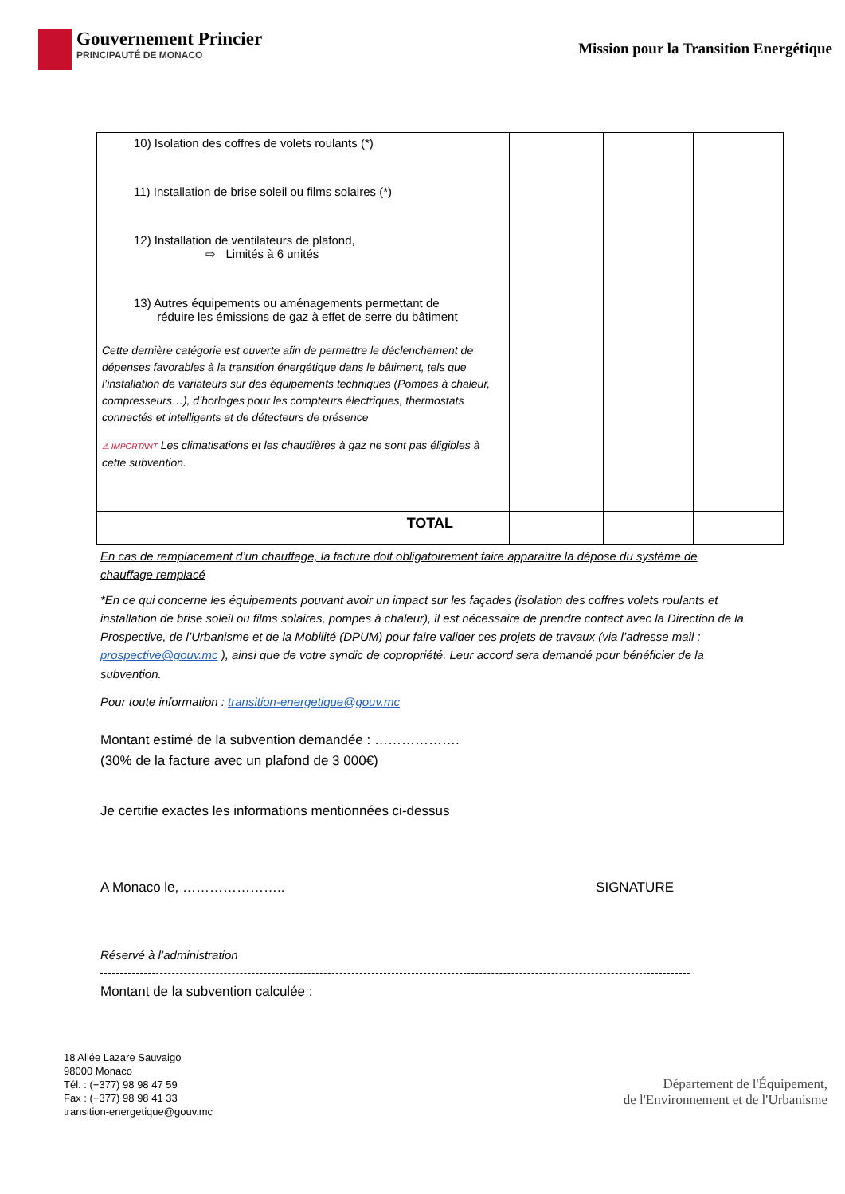Gouvernement Princier
PRINCIPAUTÉ DE MONACO
Mission pour la Transition Energétique
| 10) Isolation des coffres de volets roulants (*) 11) Installation de brise soleil ou films solaires (*) 12) Installation de ventilateurs de plafond, ⇨ Limités à 6 unités 13) Autres équipements ou aménagements permettant de réduire les émissions de gaz à effet de serre du bâtiment Cette dernière catégorie est ouverte afin de permettre le déclenchement de dépenses favorables à la transition énergétique dans le bâtiment, tels que l’installation de variateurs sur des équipements techniques (Pompes à chaleur, compresseurs…), d’horloges pour les compteurs électriques, thermostats connectés et intelligents et de détecteurs de présence ⚠ IMPORTANT Les climatisations et les chaudières à gaz ne sont pas éligibles à cette subvention. | | | |
| TOTAL | | | |
En cas de remplacement d’un chauffage, la facture doit obligatoirement faire apparaitre la dépose du système de chauffage remplacé
*En ce qui concerne les équipements pouvant avoir un impact sur les façades (isolation des coffres volets roulants et installation de brise soleil ou films solaires, pompes à chaleur), il est nécessaire de prendre contact avec la Direction de la Prospective, de l’Urbanisme et de la Mobilité (DPUM) pour faire valider ces projets de travaux (via l’adresse mail : prospective@gouv.mc ), ainsi que de votre syndic de copropriété. Leur accord sera demandé pour bénéficier de la subvention.
Pour toute information : transition-energetique@gouv.mc
Montant estimé de la subvention demandée : ……………….
(30% de la facture avec un plafond de 3 000€)
Je certifie exactes les informations mentionnées ci-dessus
A Monaco le, ………………….. SIGNATURE
Réservé à l’administration
Montant de la subvention calculée :
18 Allée Lazare Sauvaigo
98000 Monaco
Tél. : (+377) 98 98 47 59
Fax : (+377) 98 98 41 33
transition-energetique@gouv.mc
Département de l'Équipement,
de l'Environnement et de l'Urbanisme